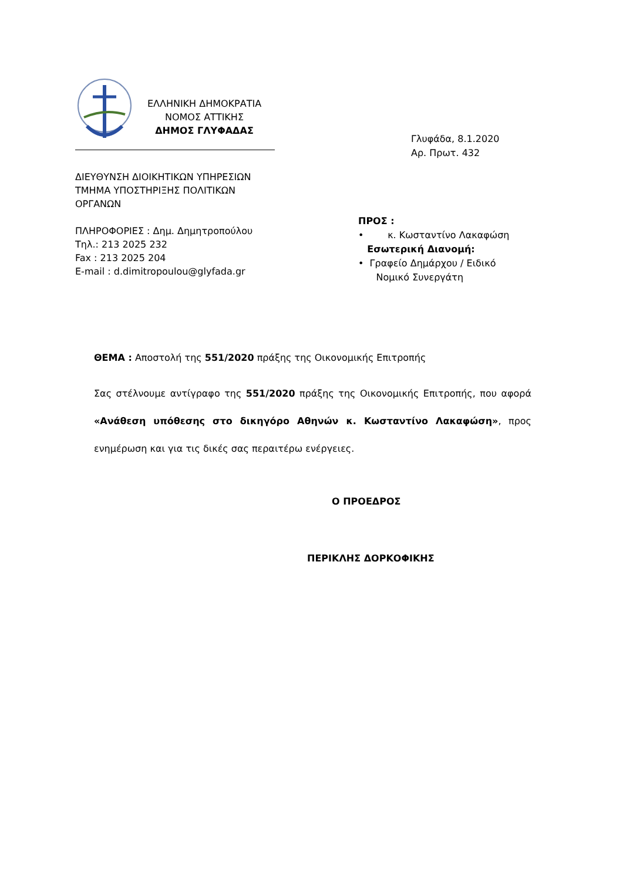ΕΛΛΗΝΙΚΗ ΔΗΜΟΚΡΑΤΙΑ
ΝΟΜΟΣ ΑΤΤΙΚΗΣ
ΔΗΜΟΣ ΓΛΥΦΑΔΑΣ
Γλυφάδα, 8.1.2020
Αρ. Πρωτ. 432
ΔΙΕΥΘΥΝΣΗ ΔΙΟΙΚΗΤΙΚΩΝ ΥΠΗΡΕΣΙΩΝ
ΤΜΗΜΑ ΥΠΟΣΤΗΡΙΞΗΣ ΠΟΛΙΤΙΚΩΝ
ΟΡΓΑΝΩΝ
ΠΛΗΡΟΦΟΡΙΕΣ : Δημ. Δημητροπούλου
Τηλ.: 213 2025 232
Fax : 213 2025 204
E-mail : d.dimitropoulou@glyfada.gr
ΠΡΟΣ :
• κ. Κωσταντίνο Λακαφώση
Εσωτερική Διανομή:
• Γραφείο Δημάρχου / Ειδικό
Νομικό Συνεργάτη
ΘΕΜΑ : Αποστολή της 551/2020 πράξης της Οικονομικής Επιτροπής
Σας στέλνουμε αντίγραφο της 551/2020 πράξης της Οικονομικής Επιτροπής, που αφορά «Ανάθεση υπόθεσης στο δικηγόρο Αθηνών κ. Κωσταντίνο Λακαφώση», προς ενημέρωση και για τις δικές σας περαιτέρω ενέργειες.
Ο ΠΡΟΕΔΡΟΣ
ΠΕΡΙΚΛΗΣ ΔΟΡΚΟΦΙΚΗΣ